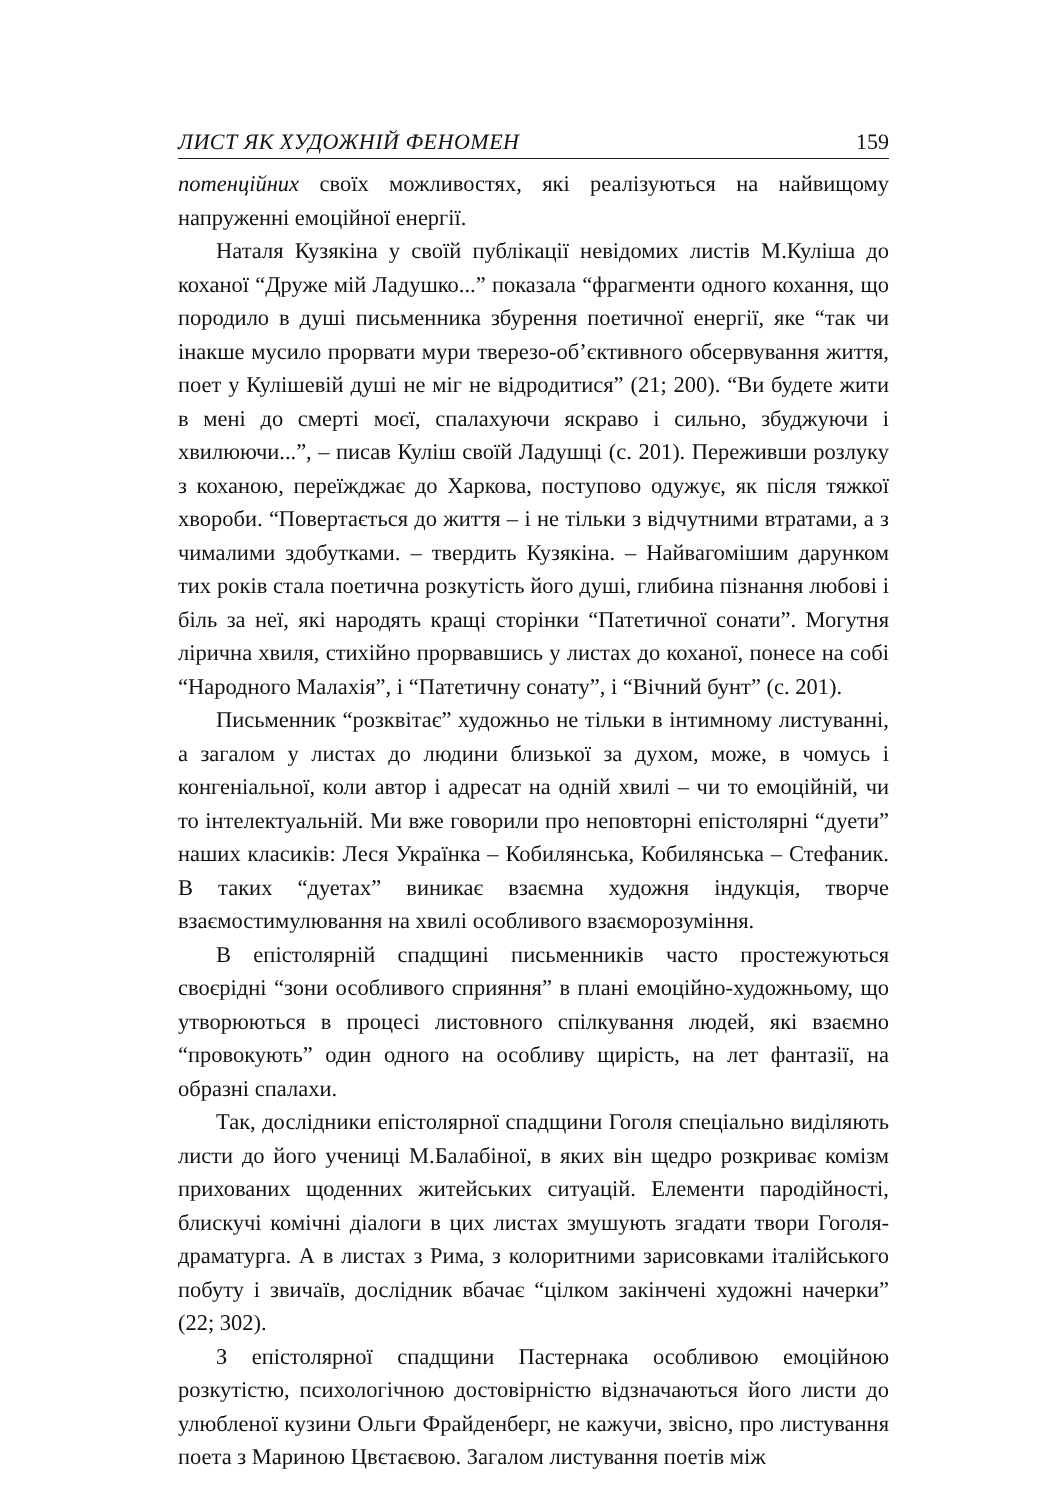ЛИСТ ЯК ХУДОЖНІЙ ФЕНОМЕН 159
потенційних своїх можливостях, які реалізуються на найвищому напруженні емоційної енергії.
Наталя Кузякіна у своїй публікації невідомих листів М.Куліша до коханої “Друже мій Ладушко...” показала “фрагменти одного кохання, що породило в душі письменника збурення поетичної енергії, яке “так чи інакше мусило прорвати мури тверезо-об’єктивного обсервування життя, поет у Кулішевій душі не міг не відродитися” (21; 200). “Ви будете жити в мені до смерті моєї, спалахуючи яскраво і сильно, збуджуючи і хвилюючи...”, – писав Куліш своїй Ладушці (с. 201). Переживши розлуку з коханою, переїжджає до Харкова, поступово одужує, як після тяжкої хвороби. “Повертається до життя – і не тільки з відчутними втратами, а з чималими здобутками. – твердить Кузякіна. – Найвагомішим дарунком тих років стала поетична розкутість його душі, глибина пізнання любові і біль за неї, які народять кращі сторінки “Патетичної сонати”. Могутня лірична хвиля, стихійно прорвавшись у листах до коханої, понесе на собі “Народного Малахія”, і “Патетичну сонату”, і “Вічний бунт” (с. 201).
Письменник “розквітає” художньо не тільки в інтимному листуванні, а загалом у листах до людини близької за духом, може, в чомусь і конгеніальної, коли автор і адресат на одній хвилі – чи то емоційній, чи то інтелектуальній. Ми вже говорили про неповторні епістолярні “дуети” наших класиків: Леся Українка – Кобилянська, Кобилянська – Стефаник. В таких “дуетах” виникає взаємна художня індукція, творче взаємостимулювання на хвилі особливого взаєморозуміння.
В епістолярній спадщині письменників часто простежуються своєрідні “зони особливого сприяння” в плані емоційно-художньому, що утворюються в процесі листовного спілкування людей, які взаємно “провокують” один одного на особливу щирість, на лет фантазії, на образні спалахи.
Так, дослідники епістолярної спадщини Гоголя спеціально виділяють листи до його учениці М.Балабіної, в яких він щедро розкриває комізм прихованих щоденних житейських ситуацій. Елементи пародійності, блискучі комічні діалоги в цих листах змушують згадати твори Гоголя-драматурга. А в листах з Рима, з колоритними зарисовками італійського побуту і звичаїв, дослідник вбачає “цілком закінчені художні начерки” (22; 302).
З епістолярної спадщини Пастернака особливою емоційною розкутістю, психологічною достовірністю відзначаються його листи до улюбленої кузини Ольги Фрайденберг, не кажучи, звісно, про листування поета з Мариною Цвєтаєвою. Загалом листування поетів між